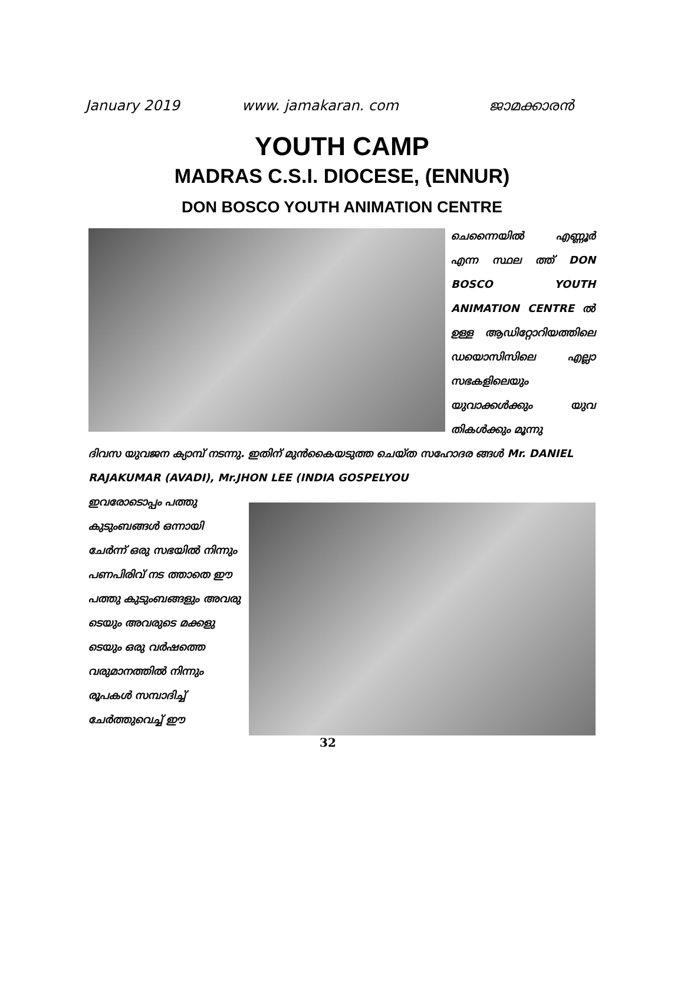January 2019 www. jamakaran. com ജാമക്കാരൻ
YOUTH CAMP
MADRAS C.S.I. DIOCESE, (ENNUR)
DON BOSCO YOUTH ANIMATION CENTRE
ചെന്നൈയിൽ എണ്ണൂർ എന്ന സ്ഥല ത്ത് DON BOSCO YOUTH ANIMATION CENTRE ൽ ഉള്ള ആഡിറ്റോറിയത്തിലെ ഡയൊസിസിലെ എല്ലാ സഭകളിലെയും യുവാക്കൾക്കും യുവ തികൾക്കും മൂന്നു
ദിവസ യുവജന ക്യാമ്പ് നടന്നു. ഇതിന് മുൻകൈയടുത്ത ചെയ്ത സഹോദര ങ്ങൾ Mr. DANIEL RAJAKUMAR (AVADI), Mr.JHON LEE (INDIA GOSPELYOU
ഇവരോടൊപ്പം പത്തു കുടുംബങ്ങൾ ഒന്നായി ചേർന്ന് ഒരു സഭയിൽ നിന്നും പണപിരിവ് നട ത്താതെ ഈ പത്തു കുടുംബങ്ങളും അവരു ടെയും അവരുടെ മക്കളു ടെയും ഒരു വർഷത്തെ വരുമാനത്തിൽ നിന്നും രൂപകൾ സമ്പാദിച്ച് ചേർത്തുവെച്ച് ഈ
32